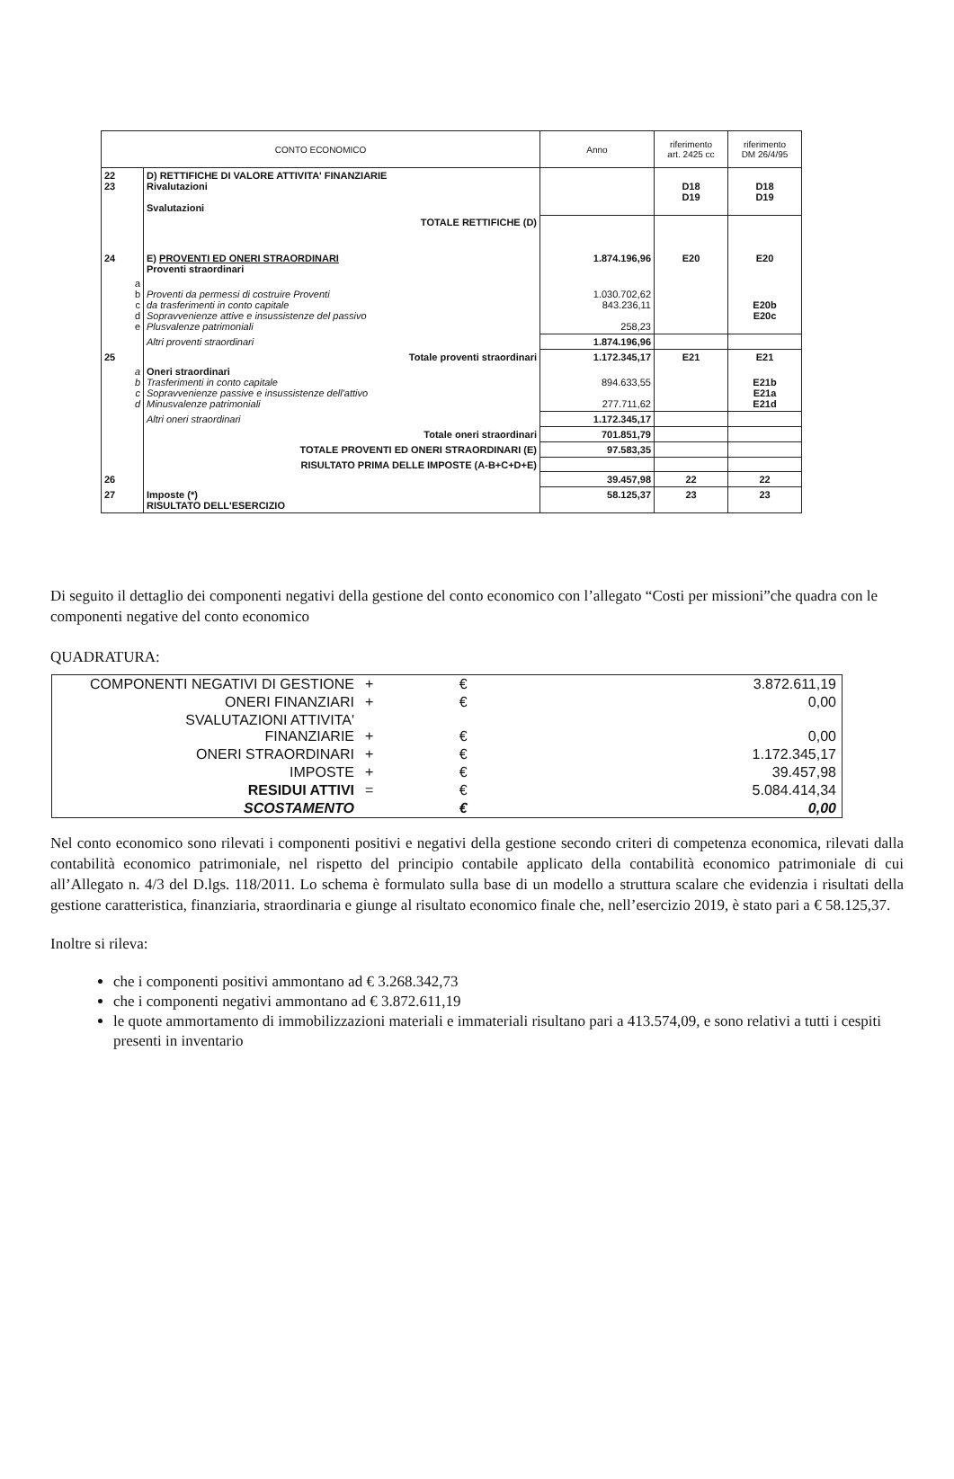| CONTO ECONOMICO | | Anno | riferimento art. 2425 cc | riferimento DM 26/4/95 |
| 22 23 | D) RETTIFICHE DI VALORE ATTIVITA' FINANZIARIE Rivalutazioni Svalutazioni | | D18 D19 | D18 D19 |
| | TOTALE RETTIFICHE (D) | | | |
| 24 | E) PROVENTI ED ONERI STRAORDINARI Proventi straordinari | 1.874.196,96 | E20 | E20 |
| a b c d e | Proventi da permessi di costruire Proventi da trasferimenti in conto capitale Sopravvenienze attive e insussistenze del passivo Plusvalenze patrimoniali | 1.030.702,62 843.236,11 258,23 | | E20b E20c |
| | Altri proventi straordinari | 1.874.196,96 | | |
| 25 | Totale proventi straordinari | 1.172.345,17 | E21 | E21 |
| a b c d | Oneri straordinari Trasferimenti in conto capitale Sopravvenienze passive e insussistenze dell'attivo Minusvalenze patrimoniali | 894.633,55 277.711,62 | | E21b E21a E21d |
| | Altri oneri straordinari | 1.172.345,17 | | |
| | Totale oneri straordinari | 701.851,79 | | |
| | TOTALE PROVENTI ED ONERI STRAORDINARI (E) | 97.583,35 | | |
| | RISULTATO PRIMA DELLE IMPOSTE (A-B+C+D+E) | | | |
| 26 | | 39.457,98 | 22 | 22 |
| 27 | Imposte (*) RISULTATO DELL'ESERCIZIO | 58.125,37 | 23 | 23 |
Di seguito il dettaglio dei componenti negativi della gestione del conto economico con l’allegato “Costi per missioni”che quadra con le componenti negative del conto economico
QUADRATURA:
| COMPONENTI NEGATIVI DI GESTIONE | + | € | 3.872.611,19 |
| ONERI FINANZIARI | + | € | 0,00 |
| SVALUTAZIONI ATTIVITA' FINANZIARIE | + | € | 0,00 |
| ONERI STRAORDINARI | + | € | 1.172.345,17 |
| IMPOSTE | + | € | 39.457,98 |
| RESIDUI ATTIVI | = | € | 5.084.414,34 |
| SCOSTAMENTO | | € | 0,00 |
Nel conto economico sono rilevati i componenti positivi e negativi della gestione secondo criteri di competenza economica, rilevati dalla contabilità economico patrimoniale, nel rispetto del principio contabile applicato della contabilità economico patrimoniale di cui all’Allegato n. 4/3 del D.lgs. 118/2011. Lo schema è formulato sulla base di un modello a struttura scalare che evidenzia i risultati della gestione caratteristica, finanziaria, straordinaria e giunge al risultato economico finale che, nell’esercizio 2019, è stato pari a € 58.125,37.
Inoltre si rileva:
che i componenti positivi ammontano ad € 3.268.342,73
che i componenti negativi ammontano ad € 3.872.611,19
le quote ammortamento di immobilizzazioni materiali e immateriali risultano pari a 413.574,09, e sono relativi a tutti i cespiti presenti in inventario